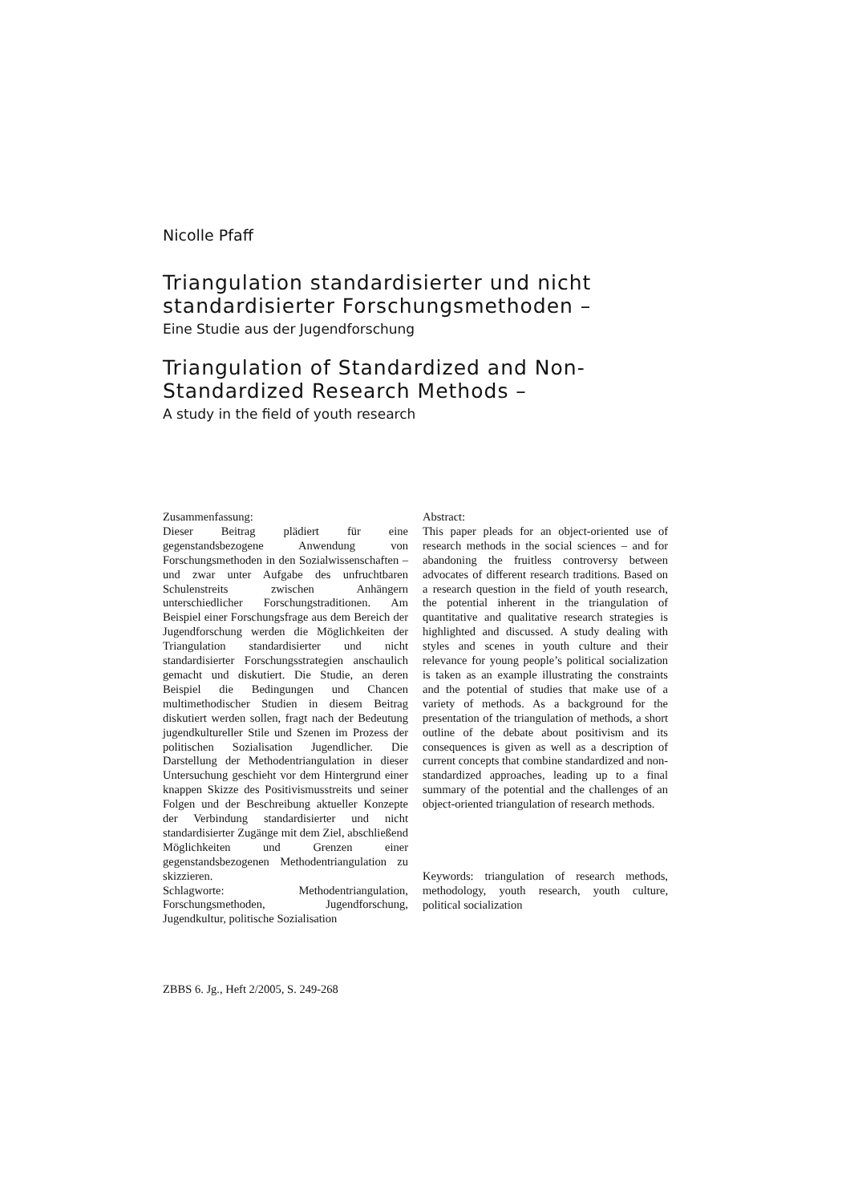Nicolle Pfaff
Triangulation standardisierter und nicht standardisierter Forschungsmethoden –
Eine Studie aus der Jugendforschung
Triangulation of Standardized and Non-Standardized Research Methods –
A study in the field of youth research
Zusammenfassung:
Dieser Beitrag plädiert für eine gegenstandsbezogene Anwendung von Forschungsmethoden in den Sozialwissenschaften – und zwar unter Aufgabe des unfruchtbaren Schulenstreits zwischen Anhängern unterschiedlicher Forschungstraditionen. Am Beispiel einer Forschungsfrage aus dem Bereich der Jugendforschung werden die Möglichkeiten der Triangulation standardisierter und nicht standardisierter Forschungsstrategien anschaulich gemacht und diskutiert. Die Studie, an deren Beispiel die Bedingungen und Chancen multimethodischer Studien in diesem Beitrag diskutiert werden sollen, fragt nach der Bedeutung jugendkultureller Stile und Szenen im Prozess der politischen Sozialisation Jugendlicher. Die Darstellung der Methodentriangulation in dieser Untersuchung geschieht vor dem Hintergrund einer knappen Skizze des Positivismusstreits und seiner Folgen und der Beschreibung aktueller Konzepte der Verbindung standardisierter und nicht standardisierter Zugänge mit dem Ziel, abschließend Möglichkeiten und Grenzen einer gegenstandsbezogenen Methodentriangulation zu skizzieren.
Schlagworte: Methodentriangulation, Forschungsmethoden, Jugendforschung, Jugendkultur, politische Sozialisation
Abstract:
This paper pleads for an object-oriented use of research methods in the social sciences – and for abandoning the fruitless controversy between advocates of different research traditions. Based on a research question in the field of youth research, the potential inherent in the triangulation of quantitative and qualitative research strategies is highlighted and discussed. A study dealing with styles and scenes in youth culture and their relevance for young people’s political socialization is taken as an example illustrating the constraints and the potential of studies that make use of a variety of methods. As a background for the presentation of the triangulation of methods, a short outline of the debate about positivism and its consequences is given as well as a description of current concepts that combine standardized and non-standardized approaches, leading up to a final summary of the potential and the challenges of an object-oriented triangulation of research methods.
Keywords: triangulation of research methods, methodology, youth research, youth culture, political socialization
ZBBS 6. Jg., Heft 2/2005, S. 249-268